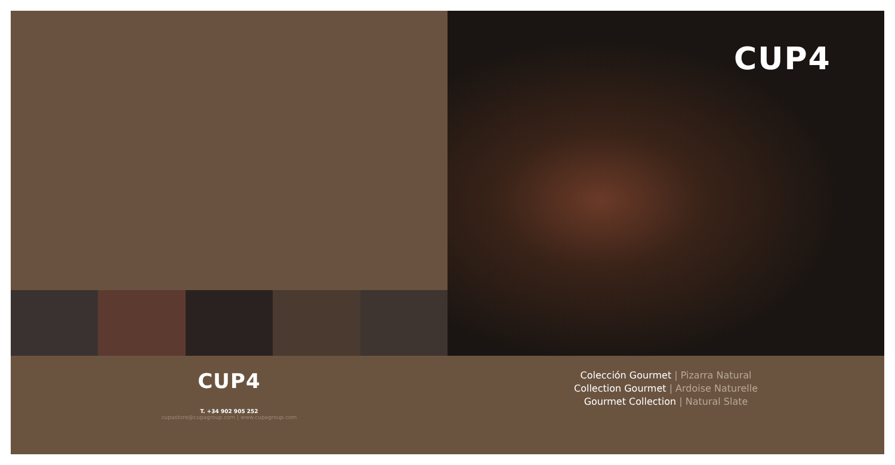CUP4
CUP4
T. +34 902 905 252
cupastore@cupagroup.com | www.cupagroup.com
Colección Gourmet | Pizarra Natural
Collection Gourmet | Ardoise Naturelle
Gourmet Collection | Natural Slate